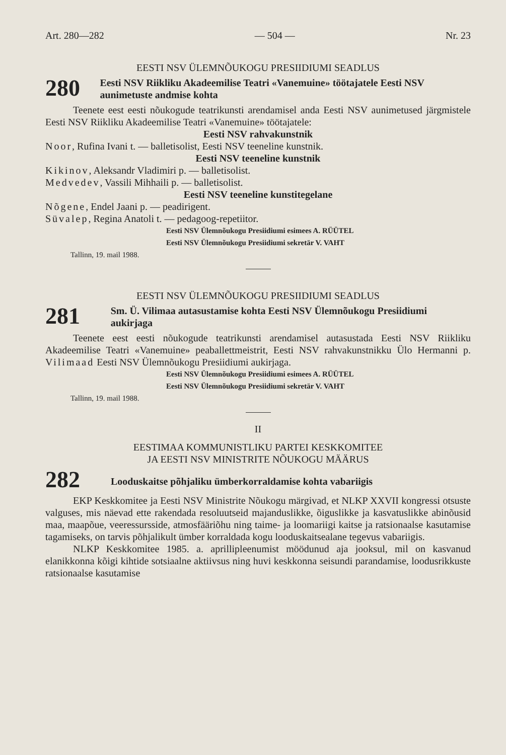Art. 280—282 — 504 — Nr. 23
EESTI NSV ÜLEMNÕUKOGU PRESIIDIUMI SEADLUS
280
Eesti NSV Riikliku Akadeemilise Teatri «Vanemuine» töötajatele Eesti NSV aunimetuste andmise kohta
Teenete eest eesti nõukogude teatrikunsti arendamisel anda Eesti NSV aunimetused järgmistele Eesti NSV Riikliku Akadeemilise Teatri «Vanemuine» töötajatele:
Eesti NSV rahvakunstnik
Noor, Rufina Ivani t. — balletisolist, Eesti NSV teeneline kunstnik.
Eesti NSV teeneline kunstnik
Kikinov, Aleksandr Vladimiri p. — balletisolist.
Medvedev, Vassili Mihhaili p. — balletisolist.
Eesti NSV teeneline kunstitegelane
Nõgene, Endel Jaani p. — peadirigent.
Süvalep, Regina Anatoli t. — pedagoog-repetiitor.
Eesti NSV Ülemnõukogu Presiidiumi esimees A. RÜÜTEL
Eesti NSV Ülemnõukogu Presiidiumi sekretär V. VAHT
Tallinn, 19. mail 1988.
EESTI NSV ÜLEMNÕUKOGU PRESIIDIUMI SEADLUS
281
Sm. Ü. Vilimaa autasustamise kohta Eesti NSV Ülemnõukogu Presiidiumi aukirjaga
Teenete eest eesti nõukogude teatrikunsti arendamisel autasustada Eesti NSV Riikliku Akadeemilise Teatri «Vanemuine» peaballettmeistrit, Eesti NSV rahvakunstnikku Ülo Hermanni p. Vilimaad Eesti NSV Ülemnõukogu Presiidiumi aukirjaga.
Eesti NSV Ülemnõukogu Presiidiumi esimees A. RÜÜTEL
Eesti NSV Ülemnõukogu Presiidiumi sekretär V. VAHT
Tallinn, 19. mail 1988.
II
EESTIMAA KOMMUNISTLIKU PARTEI KESKKOMITEE
JA EESTI NSV MINISTRITE NÕUKOGU MÄÄRUS
282
Looduskaitse põhjaliku ümberkorraldamise kohta vabariigis
EKP Keskkomitee ja Eesti NSV Ministrite Nõukogu märgivad, et NLKP XXVII kongressi otsuste valguses, mis näevad ette rakendada resoluutseid majanduslikke, õiguslikke ja kasvatuslikke abinõusid maa, maapõue, veeressursside, atmosfääriõhu ning taime- ja loomariigi kaitse ja ratsionaalse kasutamise tagamiseks, on tarvis põhjalikult ümber korraldada kogu looduskaitsealane tegevus vabariigis.
NLKP Keskkomitee 1985. a. aprillipleenumist möödunud aja jooksul, mil on kasvanud elanikkonna kõigi kihtide sotsiaalne aktiivsus ning huvi keskkonna seisundi parandamise, loodusrikkuste ratsionaalse kasutamise